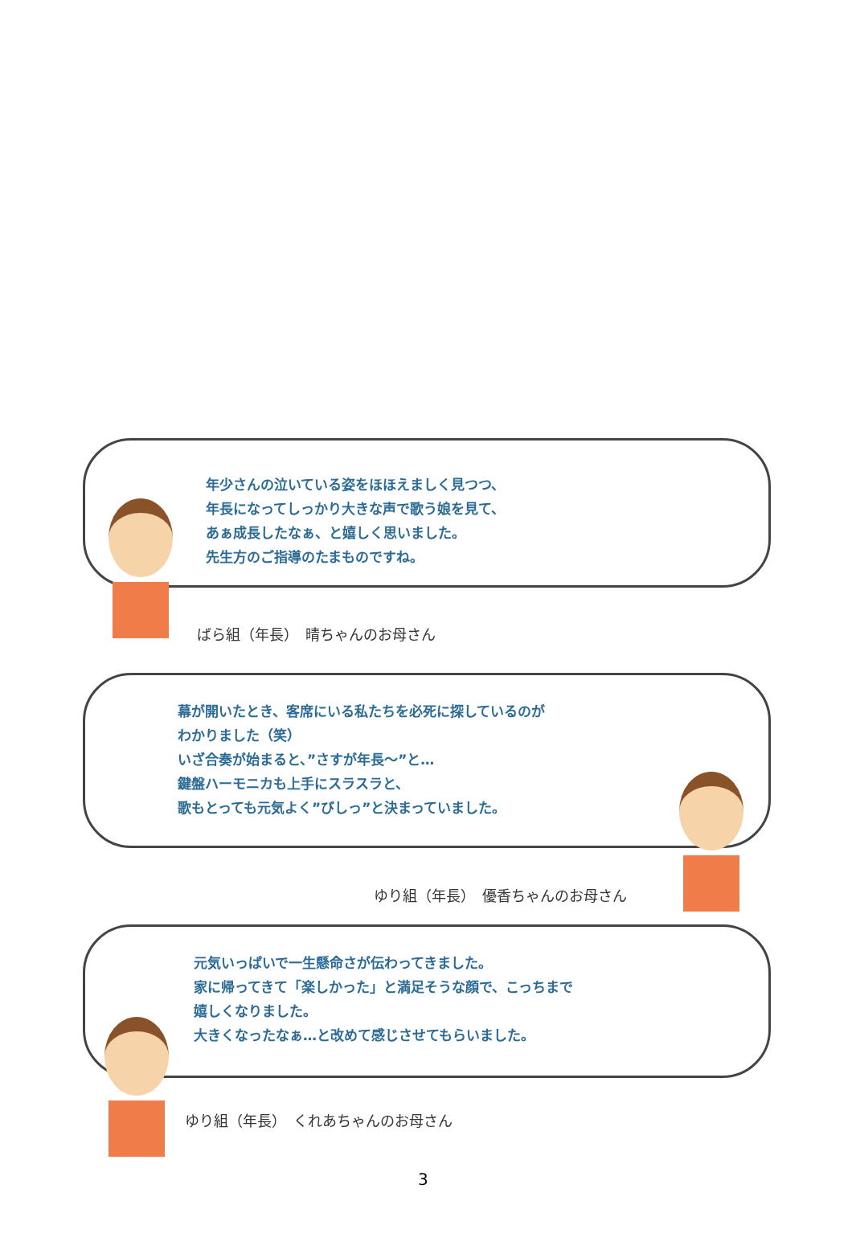年少さんの泣いている姿をほほえましく見つつ、
年長になってしっかり大きな声で歌う娘を見て、
あぁ成長したなぁ、と嬉しく思いました。
先生方のご指導のたまものですね。
ばら組（年長）　晴ちゃんのお母さん
幕が開いたとき、客席にいる私たちを必死に探しているのが
わかりました（笑）
いざ合奏が始まると、”さすが年長～”と…
鍵盤ハーモニカも上手にスラスラと、
歌もとっても元気よく”びしっ”と決まっていました。
ゆり組（年長）　優香ちゃんのお母さん
元気いっぱいで一生懸命さが伝わってきました。
家に帰ってきて「楽しかった」と満足そうな顔で、こっちまで
嬉しくなりました。
大きくなったなぁ…と改めて感じさせてもらいました。
ゆり組（年長）　くれあちゃんのお母さん
3